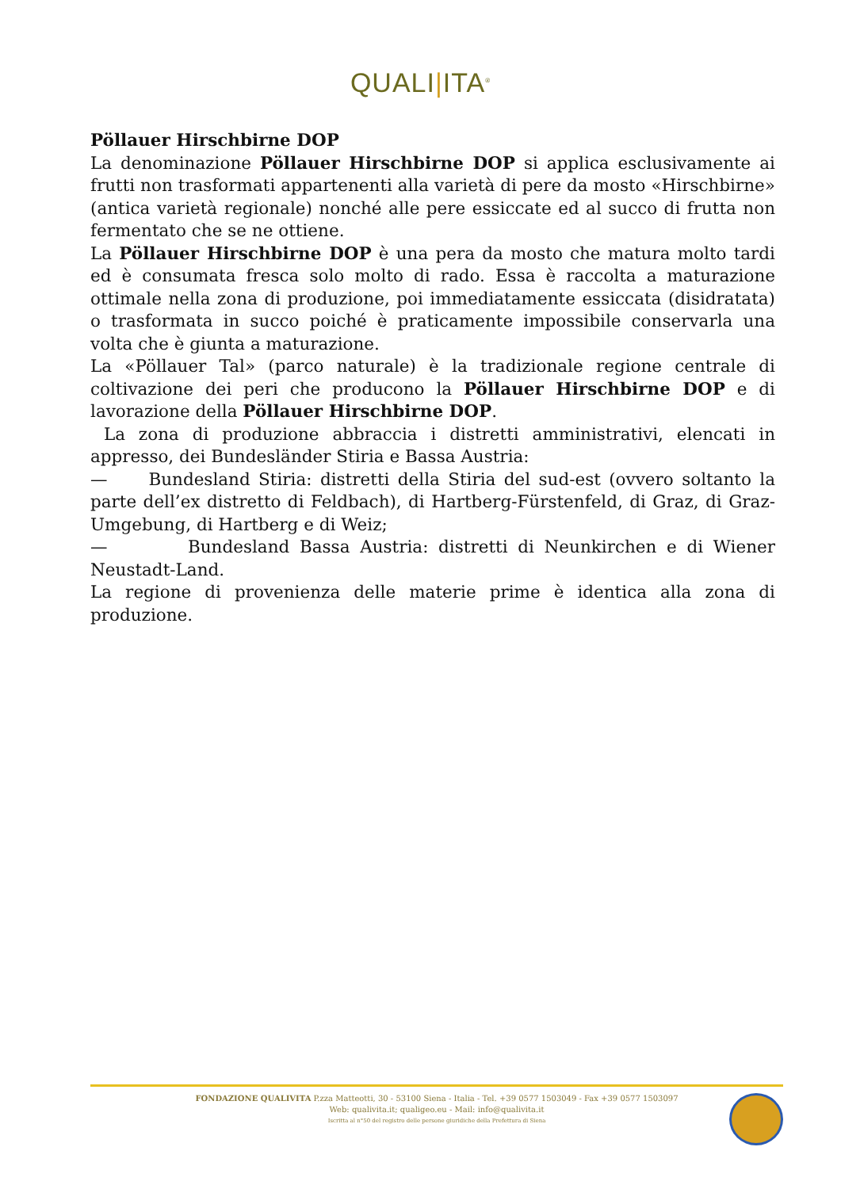QUALI|ITA<sup>®</sup>
Pöllauer Hirschbirne DOP
La denominazione Pöllauer Hirschbirne DOP si applica esclusivamente ai frutti non trasformati appartenenti alla varietà di pere da mosto «Hirschbirne» (antica varietà regionale) nonché alle pere essiccate ed al succo di frutta non fermentato che se ne ottiene.
La Pöllauer Hirschbirne DOP è una pera da mosto che matura molto tardi ed è consumata fresca solo molto di rado. Essa è raccolta a maturazione ottimale nella zona di produzione, poi immediatamente essiccata (disidratata) o trasformata in succo poiché è praticamente impossibile conservarla una volta che è giunta a maturazione.
La «Pöllauer Tal» (parco naturale) è la tradizionale regione centrale di coltivazione dei peri che producono la Pöllauer Hirschbirne DOP e di lavorazione della Pöllauer Hirschbirne DOP.
La zona di produzione abbraccia i distretti amministrativi, elencati in appresso, dei Bundesländer Stiria e Bassa Austria:
— Bundesland Stiria: distretti della Stiria del sud-est (ovvero soltanto la parte dell’ex distretto di Feldbach), di Hartberg-Fürstenfeld, di Graz, di Graz-Umgebung, di Hartberg e di Weiz;
— Bundesland Bassa Austria: distretti di Neunkirchen e di Wiener Neustadt-Land.
La regione di provenienza delle materie prime è identica alla zona di produzione.
FONDAZIONE QUALIVITA P.zza Matteotti, 30 - 53100 Siena - Italia - Tel. +39 0577 1503049 - Fax +39 0577 1503097
Web: qualivita.it; qualigeo.eu - Mail: info@qualivita.it
Iscritta al n°50 del registro delle persone giuridiche della Prefettura di Siena